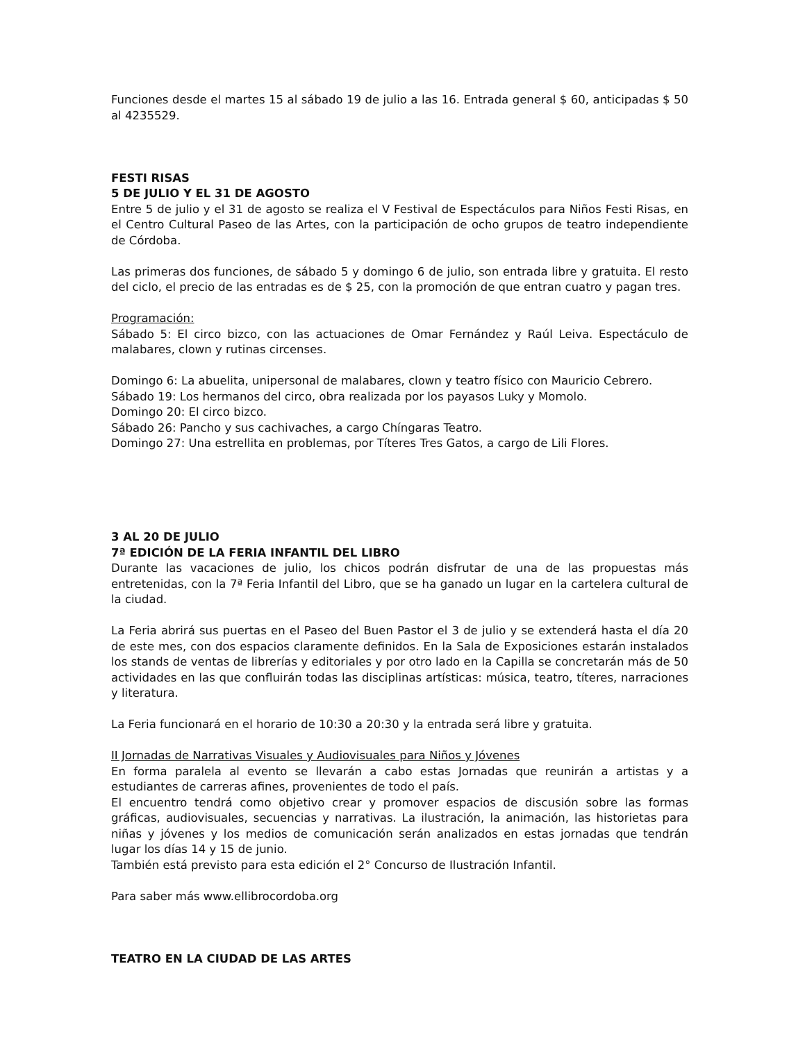Funciones desde el martes 15 al sábado 19 de julio a las 16. Entrada general $ 60, anticipadas $ 50 al 4235529.
FESTI RISAS
5 DE JULIO Y EL 31 DE AGOSTO
Entre 5 de julio y el 31 de agosto se realiza el V Festival de Espectáculos para Niños Festi Risas, en el Centro Cultural Paseo de las Artes, con la participación de ocho grupos de teatro independiente de Córdoba.
Las primeras dos funciones, de sábado 5 y domingo 6 de julio, son entrada libre y gratuita. El resto del ciclo, el precio de las entradas es de $ 25, con la promoción de que entran cuatro y pagan tres.
Programación:
Sábado 5: El circo bizco, con las actuaciones de Omar Fernández y Raúl Leiva. Espectáculo de malabares, clown y rutinas circenses.
Domingo 6: La abuelita, unipersonal de malabares, clown y teatro físico con Mauricio Cebrero.
Sábado 19: Los hermanos del circo, obra realizada por los payasos Luky y Momolo.
Domingo 20: El circo bizco.
Sábado 26: Pancho y sus cachivaches, a cargo Chíngaras Teatro.
Domingo 27: Una estrellita en problemas, por Títeres Tres Gatos, a cargo de Lili Flores.
3 AL 20 DE JULIO
7ª EDICIÓN DE LA FERIA INFANTIL DEL LIBRO
Durante las vacaciones de julio, los chicos podrán disfrutar de una de las propuestas más entretenidas, con la 7ª Feria Infantil del Libro, que se ha ganado un lugar en la cartelera cultural de la ciudad.
La Feria abrirá sus puertas en el Paseo del Buen Pastor el 3 de julio y se extenderá hasta el día 20 de este mes, con dos espacios claramente definidos. En la Sala de Exposiciones estarán instalados los stands de ventas de librerías y editoriales y por otro lado en la Capilla se concretarán más de 50 actividades en las que confluirán todas las disciplinas artísticas: música, teatro, títeres, narraciones y literatura.
La Feria funcionará en el horario de 10:30 a 20:30 y la entrada será libre y gratuita.
II Jornadas de Narrativas Visuales y Audiovisuales para Niños y Jóvenes
En forma paralela al evento se llevarán a cabo estas Jornadas que reunirán a artistas y a estudiantes de carreras afines, provenientes de todo el país.
El encuentro tendrá como objetivo crear y promover espacios de discusión sobre las formas gráficas, audiovisuales, secuencias y narrativas. La ilustración, la animación, las historietas para niñas y jóvenes y los medios de comunicación serán analizados en estas jornadas que tendrán lugar los días 14 y 15 de junio.
También está previsto para esta edición el 2° Concurso de Ilustración Infantil.
Para saber más www.ellibrocordoba.org
TEATRO EN LA CIUDAD DE LAS ARTES